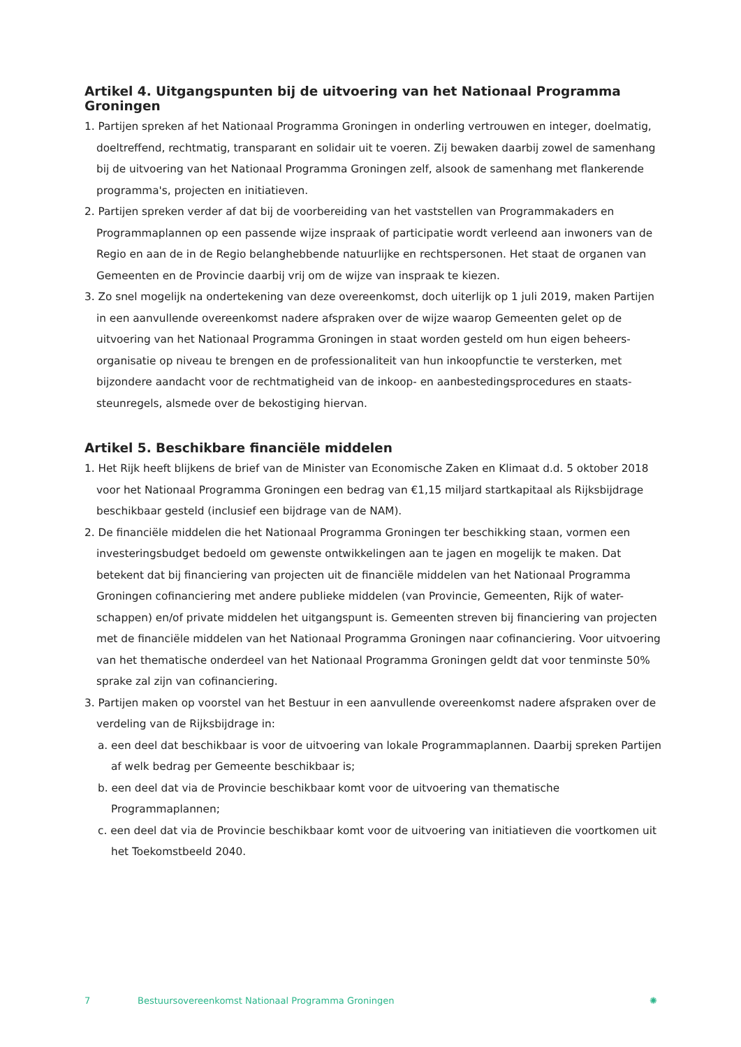Artikel 4. Uitgangspunten bij de uitvoering van het Nationaal Programma Groningen
1. Partijen spreken af het Nationaal Programma Groningen in onderling vertrouwen en integer, doelmatig, doeltreffend, rechtmatig, transparant en solidair uit te voeren. Zij bewaken daarbij zowel de samenhang bij de uitvoering van het Nationaal Programma Groningen zelf, alsook de samenhang met flankerende programma's, projecten en initiatieven.
2. Partijen spreken verder af dat bij de voorbereiding van het vaststellen van Programmakaders en Programmaplannen op een passende wijze inspraak of participatie wordt verleend aan inwoners van de Regio en aan de in de Regio belanghebbende natuurlijke en rechtspersonen. Het staat de organen van Gemeenten en de Provincie daarbij vrij om de wijze van inspraak te kiezen.
3. Zo snel mogelijk na ondertekening van deze overeenkomst, doch uiterlijk op 1 juli 2019, maken Partijen in een aanvullende overeenkomst nadere afspraken over de wijze waarop Gemeenten gelet op de uitvoering van het Nationaal Programma Groningen in staat worden gesteld om hun eigen beheers-organisatie op niveau te brengen en de professionaliteit van hun inkoopfunctie te versterken, met bijzondere aandacht voor de rechtmatigheid van de inkoop- en aanbestedingsprocedures en staats-steunregels, alsmede over de bekostiging hiervan.
Artikel 5. Beschikbare financiële middelen
1. Het Rijk heeft blijkens de brief van de Minister van Economische Zaken en Klimaat d.d. 5 oktober 2018 voor het Nationaal Programma Groningen een bedrag van €1,15 miljard startkapitaal als Rijksbijdrage beschikbaar gesteld (inclusief een bijdrage van de NAM).
2. De financiële middelen die het Nationaal Programma Groningen ter beschikking staan, vormen een investeringsbudget bedoeld om gewenste ontwikkelingen aan te jagen en mogelijk te maken. Dat betekent dat bij financiering van projecten uit de financiële middelen van het Nationaal Programma Groningen cofinanciering met andere publieke middelen (van Provincie, Gemeenten, Rijk of water-schappen) en/of private middelen het uitgangspunt is. Gemeenten streven bij financiering van projecten met de financiële middelen van het Nationaal Programma Groningen naar cofinanciering. Voor uitvoering van het thematische onderdeel van het Nationaal Programma Groningen geldt dat voor tenminste 50% sprake zal zijn van cofinanciering.
3. Partijen maken op voorstel van het Bestuur in een aanvullende overeenkomst nadere afspraken over de verdeling van de Rijksbijdrage in:
a. een deel dat beschikbaar is voor de uitvoering van lokale Programmaplannen. Daarbij spreken Partijen af welk bedrag per Gemeente beschikbaar is;
b. een deel dat via de Provincie beschikbaar komt voor de uitvoering van thematische Programmaplannen;
c. een deel dat via de Provincie beschikbaar komt voor de uitvoering van initiatieven die voortkomen uit het Toekomstbeeld 2040.
7 Bestuursovereenkomst Nationaal Programma Groningen ✺